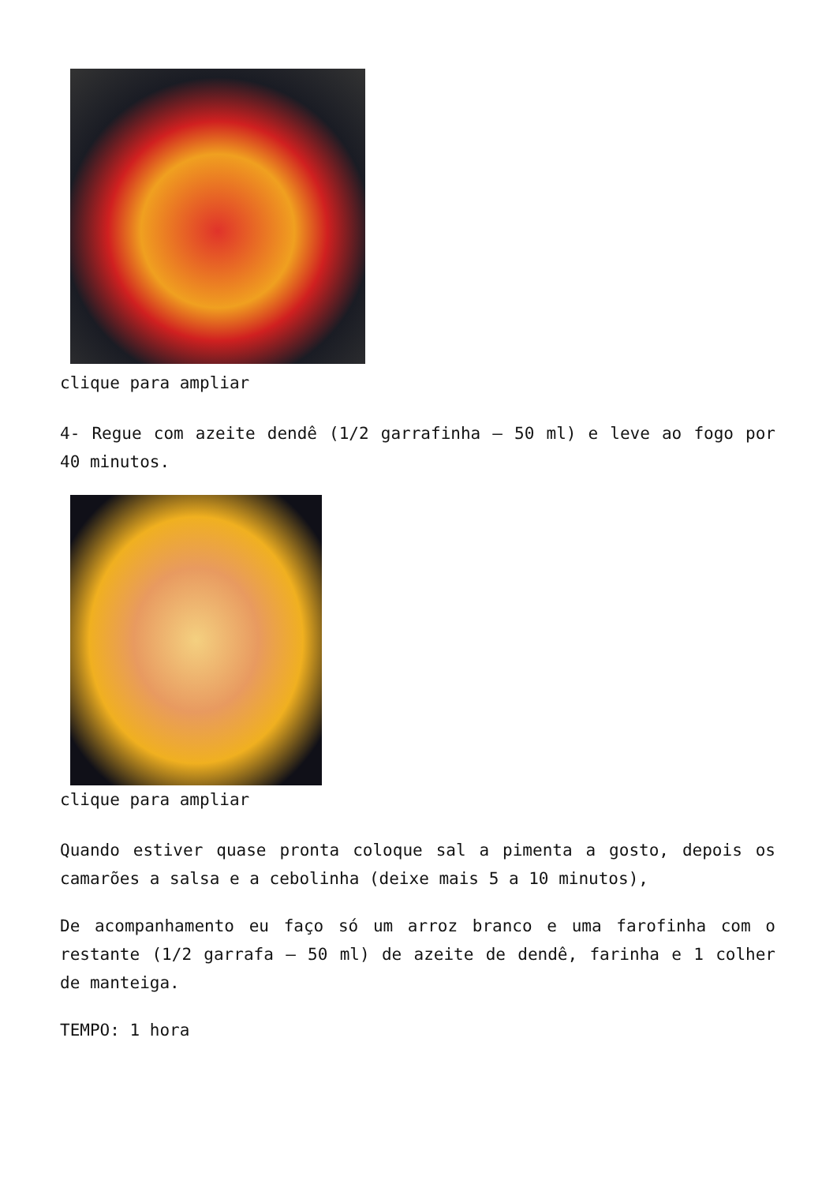clique para ampliar
4- Regue com azeite dendê (1/2 garrafinha – 50 ml) e leve ao fogo por 40 minutos.
clique para ampliar
Quando estiver quase pronta coloque sal a pimenta a gosto, depois os camarões a salsa e a cebolinha (deixe mais 5 a 10 minutos),
De acompanhamento eu faço só um arroz branco e uma farofinha com o restante (1/2 garrafa – 50 ml) de azeite de dendê, farinha e 1 colher de manteiga.
TEMPO: 1 hora